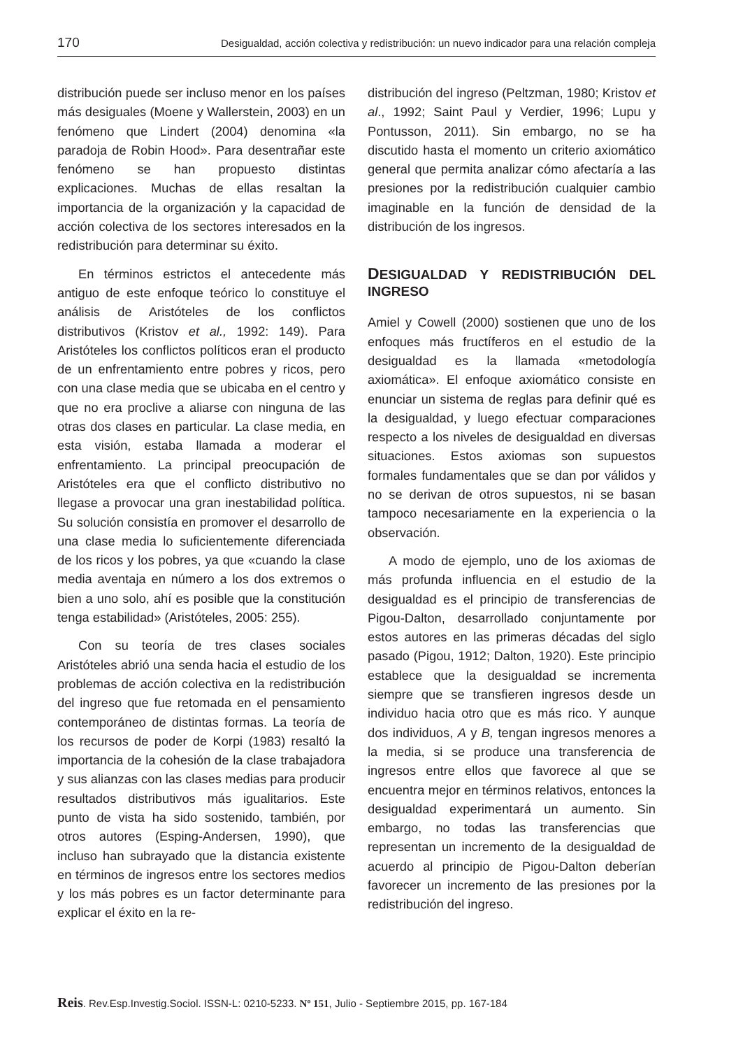170 Desigualdad, acción colectiva y redistribución: un nuevo indicador para una relación compleja
distribución puede ser incluso menor en los países más desiguales (Moene y Wallerstein, 2003) en un fenómeno que Lindert (2004) denomina «la paradoja de Robin Hood». Para desentrañar este fenómeno se han propuesto distintas explicaciones. Muchas de ellas resaltan la importancia de la organización y la capacidad de acción colectiva de los sectores interesados en la redistribución para determinar su éxito.
En términos estrictos el antecedente más antiguo de este enfoque teórico lo constituye el análisis de Aristóteles de los conflictos distributivos (Kristov et al., 1992: 149). Para Aristóteles los conflictos políticos eran el producto de un enfrentamiento entre pobres y ricos, pero con una clase media que se ubicaba en el centro y que no era proclive a aliarse con ninguna de las otras dos clases en particular. La clase media, en esta visión, estaba llamada a moderar el enfrentamiento. La principal preocupación de Aristóteles era que el conflicto distributivo no llegase a provocar una gran inestabilidad política. Su solución consistía en promover el desarrollo de una clase media lo suficientemente diferenciada de los ricos y los pobres, ya que «cuando la clase media aventaja en número a los dos extremos o bien a uno solo, ahí es posible que la constitución tenga estabilidad» (Aristóteles, 2005: 255).
Con su teoría de tres clases sociales Aristóteles abrió una senda hacia el estudio de los problemas de acción colectiva en la redistribución del ingreso que fue retomada en el pensamiento contemporáneo de distintas formas. La teoría de los recursos de poder de Korpi (1983) resaltó la importancia de la cohesión de la clase trabajadora y sus alianzas con las clases medias para producir resultados distributivos más igualitarios. Este punto de vista ha sido sostenido, también, por otros autores (Esping-Andersen, 1990), que incluso han subrayado que la distancia existente en términos de ingresos entre los sectores medios y los más pobres es un factor determinante para explicar el éxito en la re-
distribución del ingreso (Peltzman, 1980; Kristov et al., 1992; Saint Paul y Verdier, 1996; Lupu y Pontusson, 2011). Sin embargo, no se ha discutido hasta el momento un criterio axiomático general que permita analizar cómo afectaría a las presiones por la redistribución cualquier cambio imaginable en la función de densidad de la distribución de los ingresos.
DESIGUALDAD Y REDISTRIBUCIÓN DEL INGRESO
Amiel y Cowell (2000) sostienen que uno de los enfoques más fructíferos en el estudio de la desigualdad es la llamada «metodología axiomática». El enfoque axiomático consiste en enunciar un sistema de reglas para definir qué es la desigualdad, y luego efectuar comparaciones respecto a los niveles de desigualdad en diversas situaciones. Estos axiomas son supuestos formales fundamentales que se dan por válidos y no se derivan de otros supuestos, ni se basan tampoco necesariamente en la experiencia o la observación.
A modo de ejemplo, uno de los axiomas de más profunda influencia en el estudio de la desigualdad es el principio de transferencias de Pigou-Dalton, desarrollado conjuntamente por estos autores en las primeras décadas del siglo pasado (Pigou, 1912; Dalton, 1920). Este principio establece que la desigualdad se incrementa siempre que se transfieren ingresos desde un individuo hacia otro que es más rico. Y aunque dos individuos, A y B, tengan ingresos menores a la media, si se produce una transferencia de ingresos entre ellos que favorece al que se encuentra mejor en términos relativos, entonces la desigualdad experimentará un aumento. Sin embargo, no todas las transferencias que representan un incremento de la desigualdad de acuerdo al principio de Pigou-Dalton deberían favorecer un incremento de las presiones por la redistribución del ingreso.
Reis. Rev.Esp.Investig.Sociol. ISSN-L: 0210-5233. Nº 151, Julio - Septiembre 2015, pp. 167-184